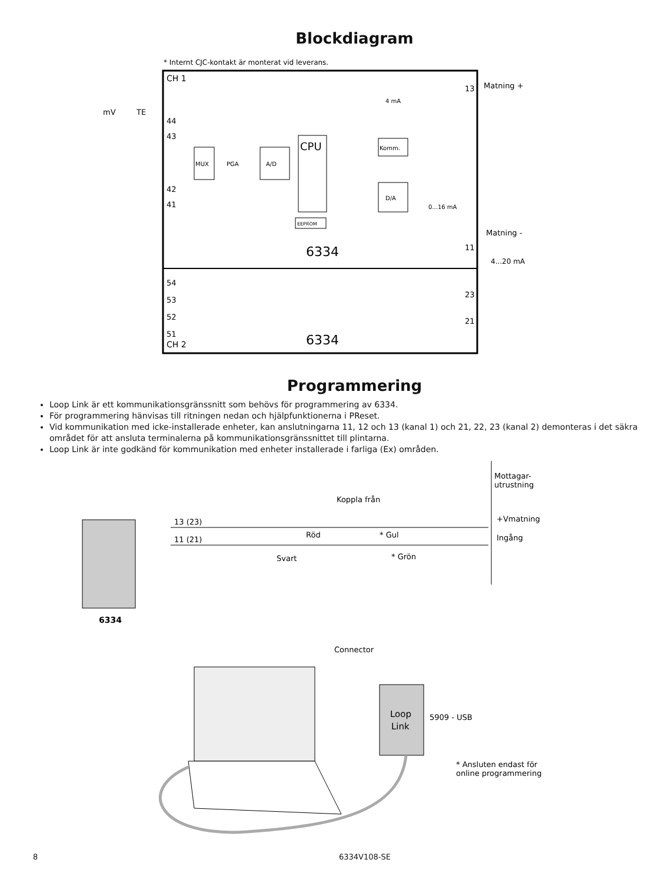Blockdiagram
* Internt CJC-kontakt är monterat vid leverans.
CH 1
CH 2
44
43
42
41
54
53
52
51
13
11
23
21
mV
TE
Matning +
Matning -
4...20 mA
MUX
PGA
A/D
CPU
EEPROM
Komm.
D/A
4 mA
0...16 mA
6334
6334
Programmering
Loop Link är ett kommunikationsgränssnitt som behövs för programmering av 6334.
För programmering hänvisas till ritningen nedan och hjälpfunktionerna i PReset.
Vid kommunikation med icke-installerade enheter, kan anslutningarna 11, 12 och 13 (kanal 1) och 21, 22, 23 (kanal 2) demonteras i det säkra området för att ansluta terminalerna på kommunikationsgränssnittet till plintarna.
Loop Link är inte godkänd för kommunikation med enheter installerade i farliga (Ex) områden.
13 (23)
11 (21)
Koppla från
Röd
Svart
* Gul
* Grön
Mottagar-
utrustning
+Vmatning
Ingång
6334
Connector
Loop
Link
5909 - USB
* Ansluten endast för
online programmering
8 6334V108-SE